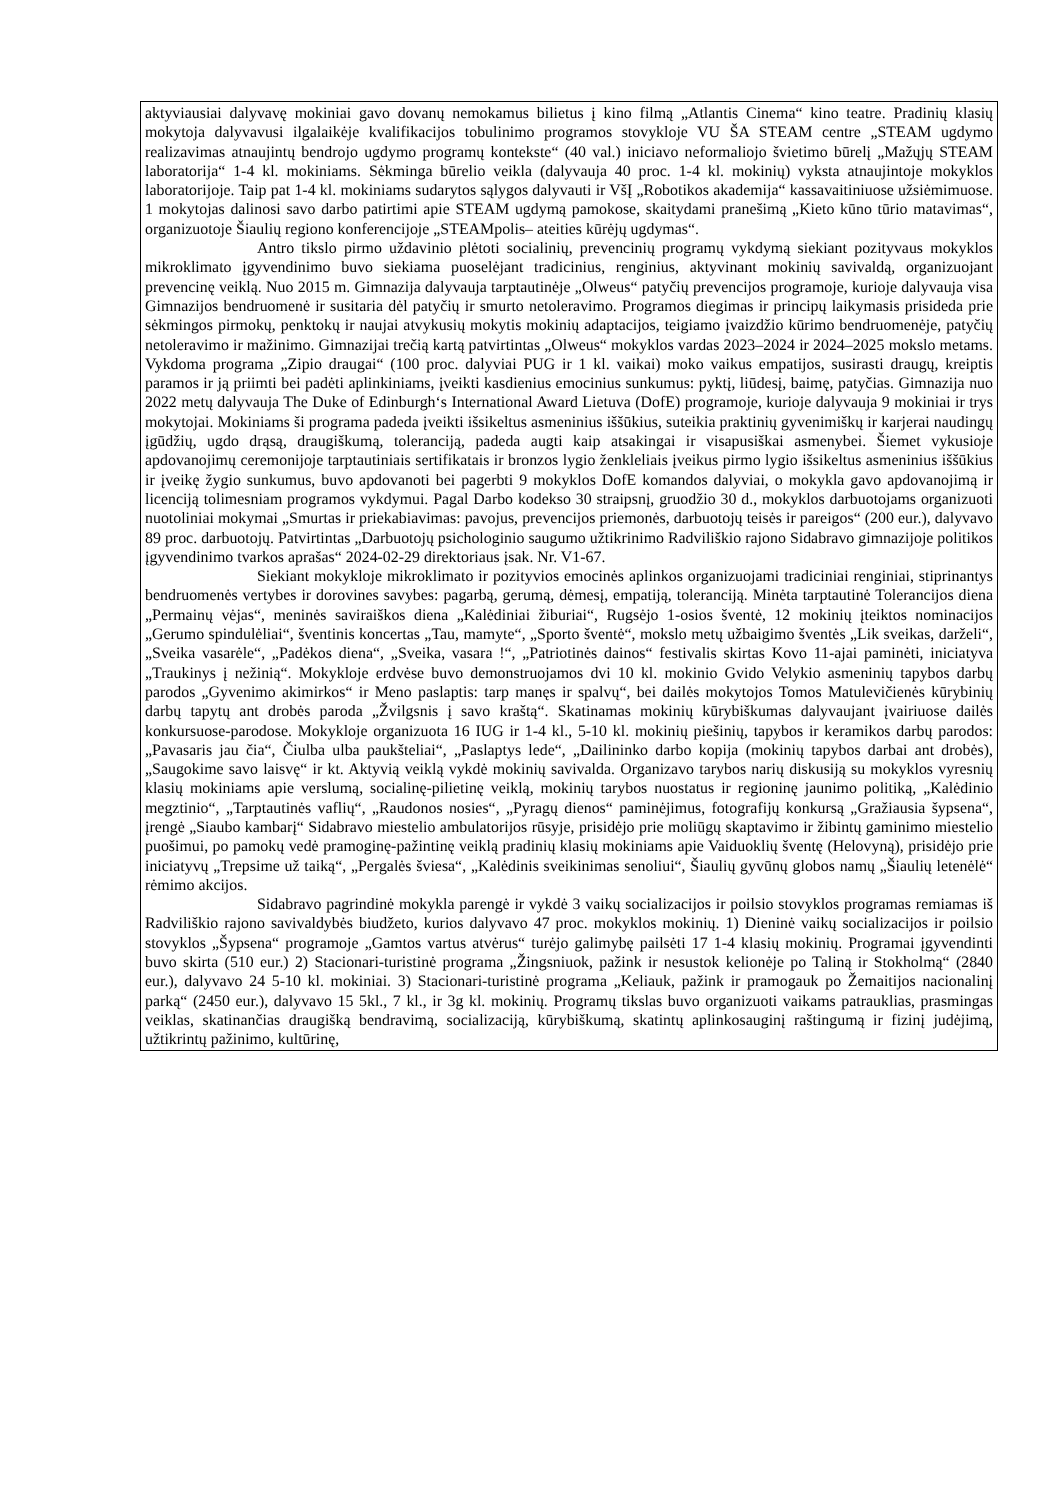| aktyviausiai dalyvavę mokiniai gavo dovanų nemokamus bilietus į kino filmą „Atlantis Cinema“ kino teatre. Pradinių klasių mokytoja dalyvavusi ilgalaikėje kvalifikacijos tobulinimo programos stovykloje VU ŠA STEAM centre „STEAM ugdymo realizavimas atnaujintų bendrojo ugdymo programų kontekste“ (40 val.) iniciavo neformaliojo švietimo būrelį „Mažųjų STEAM laboratorija“ 1-4 kl. mokiniams. Sėkminga būrelio veikla (dalyvauja 40 proc. 1-4 kl. mokinių) vyksta atnaujintoje mokyklos laboratorijoje. Taip pat 1-4 kl. mokiniams sudarytos sąlygos dalyvauti ir VšĮ „Robotikos akademija“ kassavaitiniuose užsiėmimuose. 1 mokytojas dalinosi savo darbo patirtimi apie STEAM ugdymą pamokose, skaitydami pranešimą „Kieto kūno tūrio matavimas“, organizuotoje Šiaulių regiono konferencijoje „STEAMpolis– ateities kūrėjų ugdymas“. Antro tikslo pirmo uždavinio plėtoti socialinių, prevencinių programų vykdymą siekiant pozityvaus mokyklos mikroklimato įgyvendinimo buvo siekiama puoselėjant tradicinius, renginius, aktyvinant mokinių savivaldą, organizuojant prevencinę veiklą. Nuo 2015 m. Gimnazija dalyvauja tarptautinėje „Olweus“ patyčių prevencijos programoje, kurioje dalyvauja visa Gimnazijos bendruomenė ir susitaria dėl patyčių ir smurto netoleravimo. Programos diegimas ir principų laikymasis prisideda prie sėkmingos pirmokų, penktokų ir naujai atvykusių mokytis mokinių adaptacijos, teigiamo įvaizdžio kūrimo bendruomenėje, patyčių netoleravimo ir mažinimo. Gimnazijai trečią kartą patvirtintas „Olweus“ mokyklos vardas 2023–2024 ir 2024–2025 mokslo metams. Vykdoma programa „Zipio draugai“ (100 proc. dalyviai PUG ir 1 kl. vaikai) moko vaikus empatijos, susirasti draugų, kreiptis paramos ir ją priimti bei padėti aplinkiniams, įveikti kasdienius emocinius sunkumus: pyktį, liūdesį, baimę, patyčias. Gimnazija nuo 2022 metų dalyvauja The Duke of Edinburgh‘s International Award Lietuva (DofE) programoje, kurioje dalyvauja 9 mokiniai ir trys mokytojai. Mokiniams ši programa padeda įveikti išsikeltus asmeninius iššūkius, suteikia praktinių gyvenimiškų ir karjerai naudingų įgūdžių, ugdo drąsą, draugiškumą, toleranciją, padeda augti kaip atsakingai ir visapusiškai asmenybei. Šiemet vykusioje apdovanojimų ceremonijoje tarptautiniais sertifikatais ir bronzos lygio ženkleliais įveikus pirmo lygio išsikeltus asmeninius iššūkius ir įveikę žygio sunkumus, buvo apdovanoti bei pagerbti 9 mokyklos DofE komandos dalyviai, o mokykla gavo apdovanojimą ir licenciją tolimesniam programos vykdymui. Pagal Darbo kodekso 30 straipsnį, gruodžio 30 d., mokyklos darbuotojams organizuoti nuotoliniai mokymai „Smurtas ir priekabiavimas: pavojus, prevencijos priemonės, darbuotojų teisės ir pareigos“ (200 eur.), dalyvavo 89 proc. darbuotojų. Patvirtintas „Darbuotojų psichologinio saugumo užtikrinimo Radviliškio rajono Sidabravo gimnazijoje politikos įgyvendinimo tvarkos aprašas“ 2024-02-29 direktoriaus įsak. Nr. V1-67. Siekiant mokykloje mikroklimato ir pozityvios emocinės aplinkos organizuojami tradiciniai renginiai, stiprinantys bendruomenės vertybes ir dorovines savybes: pagarbą, gerumą, dėmesį, empatiją, toleranciją. Minėta tarptautinė Tolerancijos diena „Permainų vėjas“, meninės saviraiškos diena „Kalėdiniai žiburiai“, Rugsėjo 1-osios šventė, 12 mokinių įteiktos nominacijos „Gerumo spindulėliai“, šventinis koncertas „Tau, mamyte“, „Sporto šventė“, mokslo metų užbaigimo šventės „Lik sveikas, darželi“, „Sveika vasarėle“, „Padėkos diena“, „Sveika, vasara !“, „Patriotinės dainos“ festivalis skirtas Kovo 11-ajai paminėti, iniciatyva „Traukinys į nežinią“. Mokykloje erdvėse buvo demonstruojamos dvi 10 kl. mokinio Gvido Velykio asmeninių tapybos darbų parodos „Gyvenimo akimirkos“ ir Meno paslaptis: tarp manęs ir spalvų“, bei dailės mokytojos Tomos Matulevičienės kūrybinių darbų tapytų ant drobės paroda „Žvilgsnis į savo kraštą“. Skatinamas mokinių kūrybiškumas dalyvaujant įvairiuose dailės konkursuose-parodose. Mokykloje organizuota 16 IUG ir 1-4 kl., 5-10 kl. mokinių piešinių, tapybos ir keramikos darbų parodos: „Pavasaris jau čia“, Čiulba ulba paukšteliai“, „Paslaptys lede“, „Dailininko darbo kopija (mokinių tapybos darbai ant drobės), „Saugokime savo laisvę“ ir kt. Aktyvią veiklą vykdė mokinių savivalda. Organizavo tarybos narių diskusiją su mokyklos vyresnių klasių mokiniams apie verslumą, socialinę-pilietinę veiklą, mokinių tarybos nuostatus ir regioninę jaunimo politiką, „Kalėdinio megztinio“, „Tarptautinės vaflių“, „Raudonos nosies“, „Pyragų dienos“ paminėjimus, fotografijų konkursą „Gražiausia šypsena“, įrengė „Siaubo kambarį“ Sidabravo miestelio ambulatorijos rūsyje, prisidėjo prie moliūgų skaptavimo ir žibintų gaminimo miestelio puošimui, po pamokų vedė pramoginę-pažintinę veiklą pradinių klasių mokiniams apie Vaiduoklių šventę (Helovyną), prisidėjo prie iniciatyvų „Trepsime už taiką“, „Pergalės šviesa“, „Kalėdinis sveikinimas senoliui“, Šiaulių gyvūnų globos namų „Šiaulių letenėlė“ rėmimo akcijos. Sidabravo pagrindinė mokykla parengė ir vykdė 3 vaikų socializacijos ir poilsio stovyklos programas remiamas iš Radviliškio rajono savivaldybės biudžeto, kurios dalyvavo 47 proc. mokyklos mokinių. 1) Dieninė vaikų socializacijos ir poilsio stovyklos „Šypsena“ programoje „Gamtos vartus atvėrus“ turėjo galimybę pailsėti 17 1-4 klasių mokinių. Programai įgyvendinti buvo skirta (510 eur.) 2) Stacionari-turistinė programa „Žingsniuok, pažink ir nesustok kelionėje po Taliną ir Stokholmą“ (2840 eur.), dalyvavo 24 5-10 kl. mokiniai. 3) Stacionari-turistinė programa „Keliauk, pažink ir pramogauk po Žemaitijos nacionalinį parką“ (2450 eur.), dalyvavo 15 5kl., 7 kl., ir 3g kl. mokinių. Programų tikslas buvo organizuoti vaikams patrauklias, prasmingas veiklas, skatinančias draugišką bendravimą, socializaciją, kūrybiškumą, skatintų aplinkosauginį raštingumą ir fizinį judėjimą, užtikrintų pažinimo, kultūrinę, |